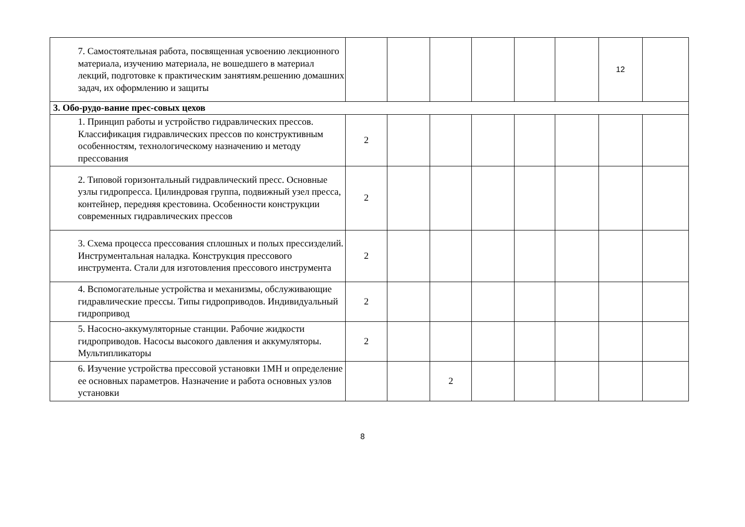| 7. Самостоятельная работа, посвященная усвоению лекционного материала, изучению материала, не вошедшего в материал лекций, подготовке к практическим занятиям.решению домашних задач, их оформлению и защиты | | | | | | | 12 | |
| 3. Обо-рудо-вание прес-совых цехов | | | | | | | | |
| 1. Принцип работы и устройство гидравлических прессов. Классификация гидравлических прессов по конструктивным особенностям, технологическому назначению и методу прессования | 2 | | | | | | | |
| 2. Типовой горизонтальный гидравлический пресс. Основные узлы гидропресса. Цилиндровая группа, подвижный узел пресса, контейнер, передняя крестовина. Особенности конструкции современных гидравлических прессов | 2 | | | | | | | |
| 3. Схема процесса прессования сплошных и полых прессизделий. Инструментальная наладка. Конструкция прессового инструмента. Стали для изготовления прессового инструмента | 2 | | | | | | | |
| 4. Вспомогательные устройства и механизмы, обслуживающие гидравлические прессы. Типы гидроприводов. Индивидуальный гидропривод | 2 | | | | | | | |
| 5. Насосно-аккумуляторные станции. Рабочие жидкости гидроприводов. Насосы высокого давления и аккумуляторы. Мультипликаторы | 2 | | | | | | | |
| 6. Изучение устройства прессовой установки 1МН и определение ее основных параметров. Назначение и работа основных узлов установки | | | 2 | | | | | |
8